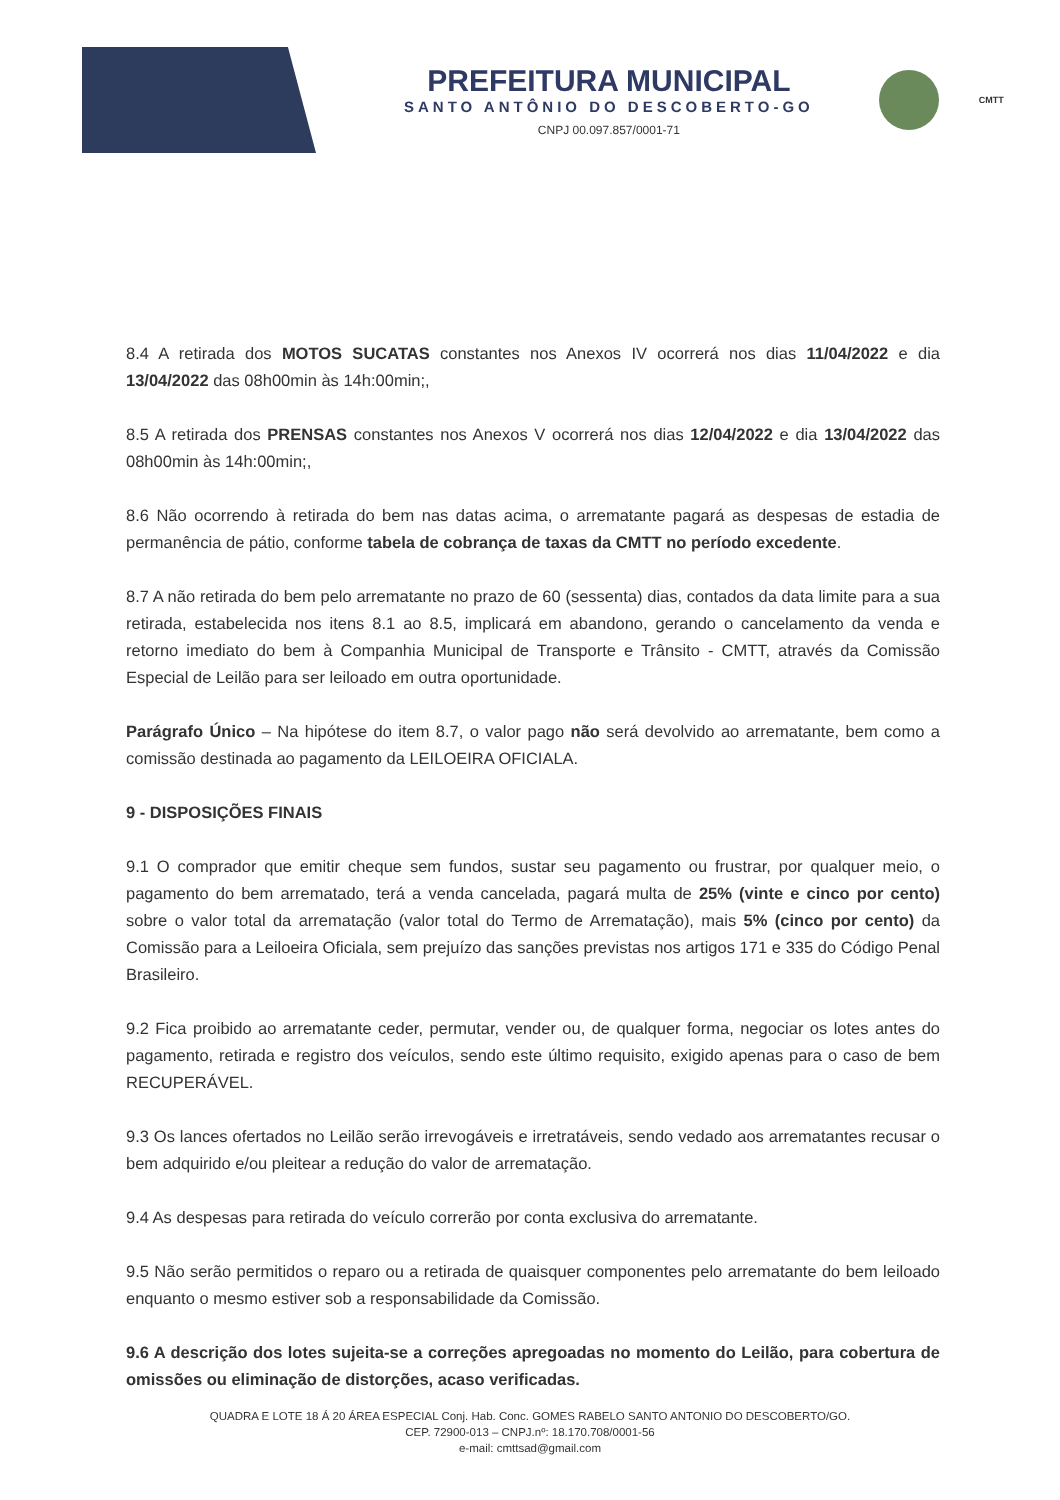PREFEITURA MUNICIPAL
SANTO ANTÔNIO DO DESCOBERTO-GO
CNPJ 00.097.857/0001-71
CMTT
8.4 A retirada dos MOTOS SUCATAS constantes nos Anexos IV ocorrerá nos dias 11/04/2022 e dia 13/04/2022 das 08h00min às 14h:00min;,
8.5 A retirada dos PRENSAS constantes nos Anexos V ocorrerá nos dias 12/04/2022 e dia 13/04/2022 das 08h00min às 14h:00min;,
8.6 Não ocorrendo à retirada do bem nas datas acima, o arrematante pagará as despesas de estadia de permanência de pátio, conforme tabela de cobrança de taxas da CMTT no período excedente.
8.7 A não retirada do bem pelo arrematante no prazo de 60 (sessenta) dias, contados da data limite para a sua retirada, estabelecida nos itens 8.1 ao 8.5, implicará em abandono, gerando o cancelamento da venda e retorno imediato do bem à Companhia Municipal de Transporte e Trânsito - CMTT, através da Comissão Especial de Leilão para ser leiloado em outra oportunidade.
Parágrafo Único – Na hipótese do item 8.7, o valor pago não será devolvido ao arrematante, bem como a comissão destinada ao pagamento da LEILOEIRA OFICIALA.
9 - DISPOSIÇÕES FINAIS
9.1 O comprador que emitir cheque sem fundos, sustar seu pagamento ou frustrar, por qualquer meio, o pagamento do bem arrematado, terá a venda cancelada, pagará multa de 25% (vinte e cinco por cento) sobre o valor total da arrematação (valor total do Termo de Arrematação), mais 5% (cinco por cento) da Comissão para a Leiloeira Oficiala, sem prejuízo das sanções previstas nos artigos 171 e 335 do Código Penal Brasileiro.
9.2 Fica proibido ao arrematante ceder, permutar, vender ou, de qualquer forma, negociar os lotes antes do pagamento, retirada e registro dos veículos, sendo este último requisito, exigido apenas para o caso de bem RECUPERÁVEL.
9.3 Os lances ofertados no Leilão serão irrevogáveis e irretratáveis, sendo vedado aos arrematantes recusar o bem adquirido e/ou pleitear a redução do valor de arrematação.
9.4 As despesas para retirada do veículo correrão por conta exclusiva do arrematante.
9.5 Não serão permitidos o reparo ou a retirada de quaisquer componentes pelo arrematante do bem leiloado enquanto o mesmo estiver sob a responsabilidade da Comissão.
9.6 A descrição dos lotes sujeita-se a correções apregoadas no momento do Leilão, para cobertura de omissões ou eliminação de distorções, acaso verificadas.
QUADRA E LOTE 18 Á 20 ÁREA ESPECIAL Conj. Hab. Conc. GOMES RABELO SANTO ANTONIO DO DESCOBERTO/GO.
CEP. 72900-013 – CNPJ.nº: 18.170.708/0001-56
e-mail: cmttsad@gmail.com